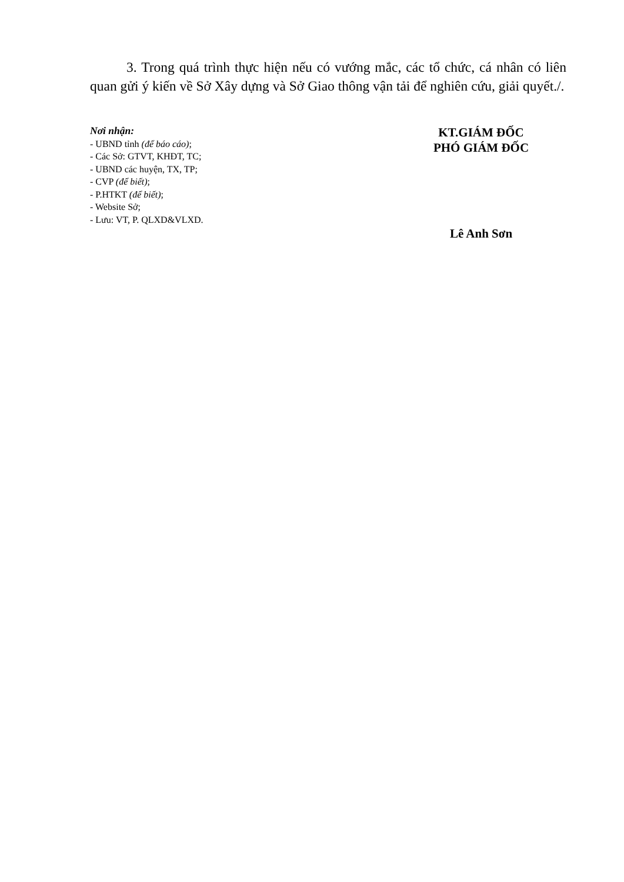3. Trong quá trình thực hiện nếu có vướng mắc, các tổ chức, cá nhân có liên quan gửi ý kiến về Sở Xây dựng và Sở Giao thông vận tải để nghiên cứu, giải quyết./.
Nơi nhận:
- UBND tỉnh (để báo cáo);
- Các Sở: GTVT, KHĐT, TC;
- UBND các huyện, TX, TP;
- CVP (để biết);
- P.HTKT (để biết);
- Website Sở;
- Lưu: VT, P. QLXD&VLXD.
KT.GIÁM ĐỐC
PHÓ GIÁM ĐỐC
Lê Anh Sơn